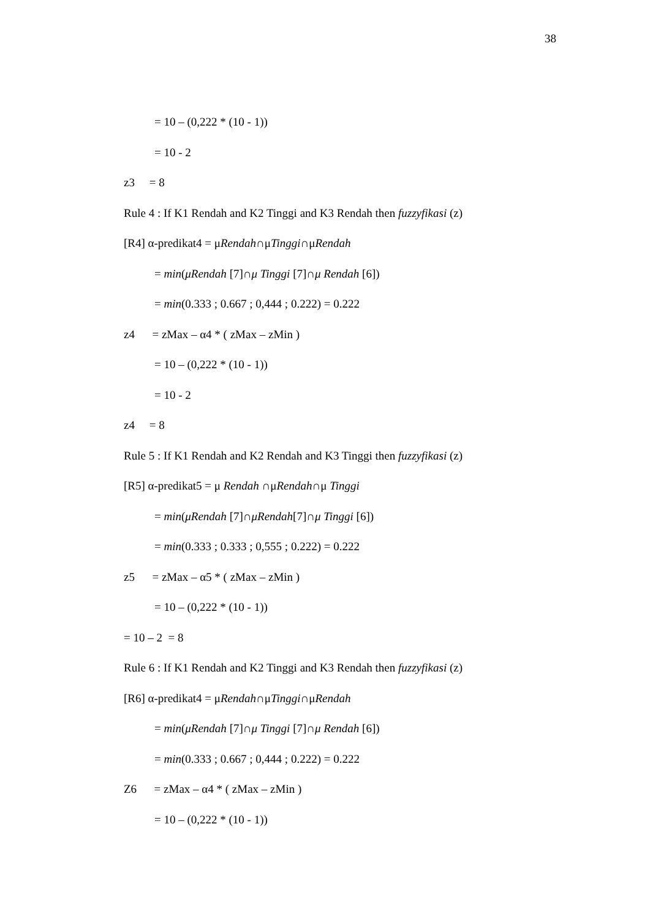38
= 10 – (0,222 * (10 - 1))
= 10 - 2
z3 = 8
Rule 4 : If K1 Rendah and K2 Tinggi and K3 Rendah then fuzzyfikasi (z)
[R4] α-predikat4 = μRendah∩μTinggi∩μRendah
= min(μRendah [7]∩μ Tinggi [7]∩μ Rendah [6])
= min(0.333 ; 0.667 ; 0,444 ; 0.222) = 0.222
z4 = zMax – α4 * ( zMax – zMin )
= 10 – (0,222 * (10 - 1))
= 10 - 2
z4 = 8
Rule 5 : If K1 Rendah and K2 Rendah and K3 Tinggi then fuzzyfikasi (z)
[R5] α-predikat5 = μ Rendah ∩μRendah∩μ Tinggi
= min(μRendah [7]∩μRendah[7]∩μ Tinggi [6])
= min(0.333 ; 0.333 ; 0,555 ; 0.222) = 0.222
z5 = zMax – α5 * ( zMax – zMin )
= 10 – (0,222 * (10 - 1))
= 10 – 2 = 8
Rule 6 : If K1 Rendah and K2 Tinggi and K3 Rendah then fuzzyfikasi (z)
[R6] α-predikat4 = μRendah∩μTinggi∩μRendah
= min(μRendah [7]∩μ Tinggi [7]∩μ Rendah [6])
= min(0.333 ; 0.667 ; 0,444 ; 0.222) = 0.222
Z6 = zMax – α4 * ( zMax – zMin )
= 10 – (0,222 * (10 - 1))